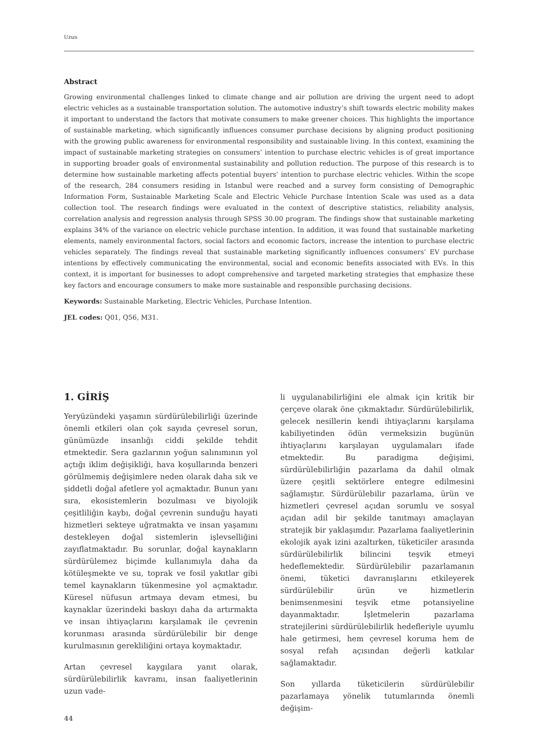Uzun
Abstract
Growing environmental challenges linked to climate change and air pollution are driving the urgent need to adopt electric vehicles as a sustainable transportation solution. The automotive industry’s shift towards electric mobility makes it important to understand the factors that motivate consumers to make greener choices. This highlights the importance of sustainable marketing, which significantly influences consumer purchase decisions by aligning product positioning with the growing public awareness for environmental responsibility and sustainable living. In this context, examining the impact of sustainable marketing strategies on consumers’ intention to purchase electric vehicles is of great importance in supporting broader goals of environmental sustainability and pollution reduction. The purpose of this research is to determine how sustainable marketing affects potential buyers’ intention to purchase electric vehicles. Within the scope of the research, 284 consumers residing in Istanbul were reached and a survey form consisting of Demographic Information Form, Sustainable Marketing Scale and Electric Vehicle Purchase Intention Scale was used as a data collection tool. The research findings were evaluated in the context of descriptive statistics, reliability analysis, correlation analysis and regression analysis through SPSS 30.00 program. The findings show that sustainable marketing explains 34% of the variance on electric vehicle purchase intention. In addition, it was found that sustainable marketing elements, namely environmental factors, social factors and economic factors, increase the intention to purchase electric vehicles separately. The findings reveal that sustainable marketing significantly influences consumers’ EV purchase intentions by effectively communicating the environmental, social and economic benefits associated with EVs. In this context, it is important for businesses to adopt comprehensive and targeted marketing strategies that emphasize these key factors and encourage consumers to make more sustainable and responsible purchasing decisions.
Keywords: Sustainable Marketing, Electric Vehicles, Purchase Intention.
JEL codes: Q01, Q56, M31.
1. GİRİŞ
Yeryüzündeki yaşamın sürdürülebilirliği üzerinde önemli etkileri olan çok sayıda çevresel sorun, günümüzde insanlığı ciddi şekilde tehdit etmektedir. Sera gazlarının yoğun salınımının yol açtığı iklim değişikliği, hava koşullarında benzeri görülmemiş değişimlere neden olarak daha sık ve şiddetli doğal afetlere yol açmaktadır. Bunun yanı sıra, ekosistemlerin bozulması ve biyolojik çeşitliliğin kaybı, doğal çevrenin sunduğu hayati hizmetleri sekteye uğratmakta ve insan yaşamını destekleyen doğal sistemlerin işlevselliğini zayıflatmaktadır. Bu sorunlar, doğal kaynakların sürdürülemez biçimde kullanımıyla daha da kötüleşmekte ve su, toprak ve fosil yakıtlar gibi temel kaynakların tükenmesine yol açmaktadır. Küresel nüfusun artmaya devam etmesi, bu kaynaklar üzerindeki baskıyı daha da artırmakta ve insan ihtiyaçlarını karşılamak ile çevrenin korunması arasında sürdürülebilir bir denge kurulmasının gerekliliğini ortaya koymaktadır.
Artan çevresel kaygılara yanıt olarak, sürdürülebilirlik kavramı, insan faaliyetlerinin uzun vade-
li uygulanabilirliğini ele almak için kritik bir çerçeve olarak öne çıkmaktadır. Sürdürülebilirlik, gelecek nesillerin kendi ihtiyaçlarını karşılama kabiliyetinden ödün vermeksizin bugünün ihtiyaçlarını karşılayan uygulamaları ifade etmektedir. Bu paradigma değişimi, sürdürülebilirliğin pazarlama da dahil olmak üzere çeşitli sektörlere entegre edilmesini sağlamıştır. Sürdürülebilir pazarlama, ürün ve hizmetleri çevresel açıdan sorumlu ve sosyal açıdan adil bir şekilde tanıtmayı amaçlayan stratejik bir yaklaşımdır. Pazarlama faaliyetlerinin ekolojik ayak izini azaltırken, tüketiciler arasında sürdürülebilirlik bilincini teşvik etmeyi hedeflemektedir. Sürdürülebilir pazarlamanın önemi, tüketici davranışlarını etkileyerek sürdürülebilir ürün ve hizmetlerin benimsenmesini teşvik etme potansiyeline dayanmaktadır. İşletmelerin pazarlama stratejilerini sürdürülebilirlik hedefleriyle uyumlu hale getirmesi, hem çevresel koruma hem de sosyal refah açısından değerli katkılar sağlamaktadır.
Son yıllarda tüketicilerin sürdürülebilir pazarlamaya yönelik tutumlarında önemli değişim-
44